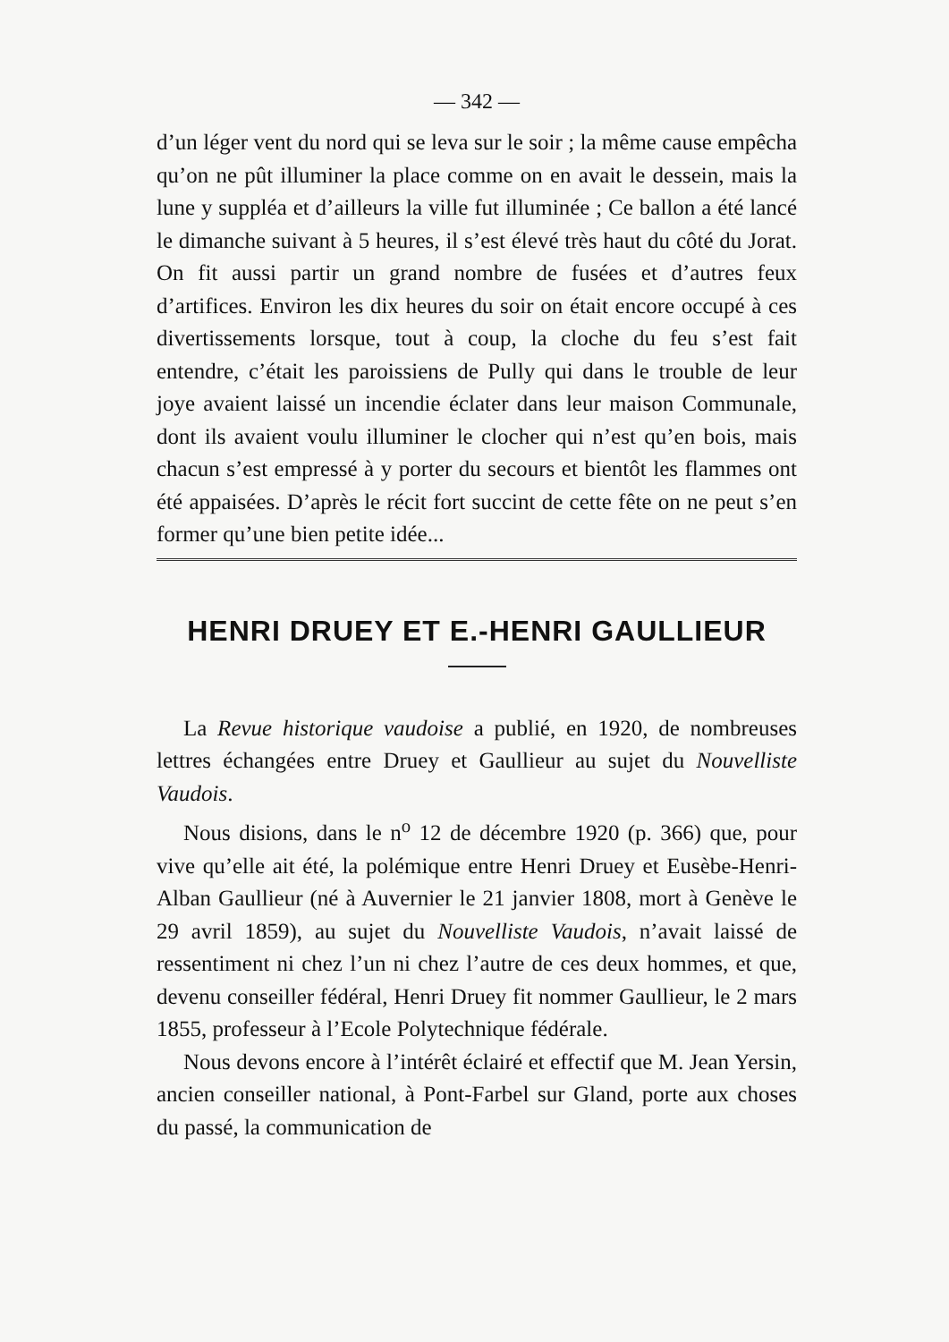— 342 —
d’un léger vent du nord qui se leva sur le soir ; la même cause empêcha qu’on ne pût illuminer la place comme on en avait le dessein, mais la lune y suppléa et d’ailleurs la ville fut illuminée ; Ce ballon a été lancé le dimanche suivant à 5 heures, il s’est élevé très haut du côté du Jorat. On fit aussi partir un grand nombre de fusées et d’autres feux d’artifices. Environ les dix heures du soir on était encore occupé à ces divertissements lorsque, tout à coup, la cloche du feu s’est fait entendre, c’était les paroissiens de Pully qui dans le trouble de leur joye avaient laissé un incendie éclater dans leur maison Communale, dont ils avaient voulu illuminer le clocher qui n’est qu’en bois, mais chacun s’est empressé à y porter du secours et bientôt les flammes ont été appaisées. D’après le récit fort succint de cette fête on ne peut s’en former qu’une bien petite idée...
HENRI DRUEY ET E.-HENRI GAULLIEUR
La Revue historique vaudoise a publié, en 1920, de nombreuses lettres échangées entre Druey et Gaullieur au sujet du Nouvelliste Vaudois.
Nous disions, dans le n<sup>o</sup> 12 de décembre 1920 (p. 366) que, pour vive qu’elle ait été, la polémique entre Henri Druey et Eusèbe-Henri-Alban Gaullieur (né à Auvernier le 21 janvier 1808, mort à Genève le 29 avril 1859), au sujet du Nouvelliste Vaudois, n’avait laissé de ressentiment ni chez l’un ni chez l’autre de ces deux hommes, et que, devenu conseiller fédéral, Henri Druey fit nommer Gaullieur, le 2 mars 1855, professeur à l’Ecole Polytechnique fédérale.
Nous devons encore à l’intérêt éclairé et effectif que M. Jean Yersin, ancien conseiller national, à Pont-Farbel sur Gland, porte aux choses du passé, la communication de